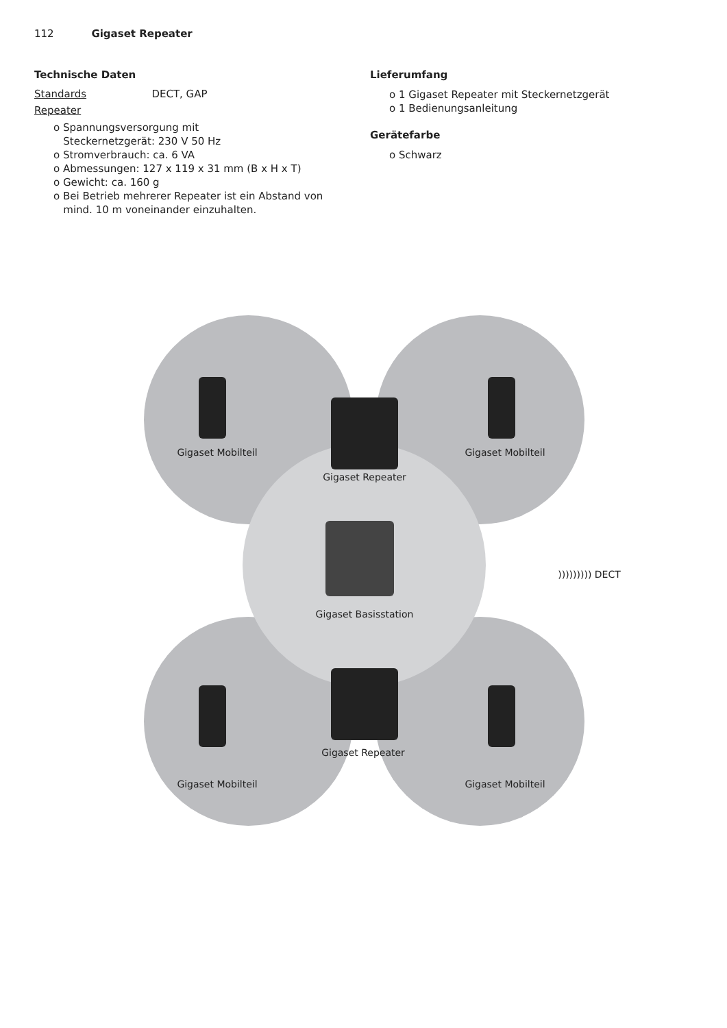112 Gigaset Repeater
Technische Daten
Standards DECT, GAP
Repeater
o Spannungsversorgung mit
Steckernetzgerät: 230 V 50 Hz
o Stromverbrauch: ca. 6 VA
o Abmessungen: 127 x 119 x 31 mm (B x H x T)
o Gewicht: ca. 160 g
o Bei Betrieb mehrerer Repeater ist ein Abstand von
mind. 10 m voneinander einzuhalten.
Lieferumfang
o 1 Gigaset Repeater mit Steckernetzgerät
o 1 Bedienungsanleitung
Gerätefarbe
o Schwarz
Gigaset Mobilteil Gigaset Mobilteil
Gigaset Repeater
Gigaset Basisstation
Gigaset Repeater
Gigaset Mobilteil Gigaset Mobilteil
))))))))) DECT